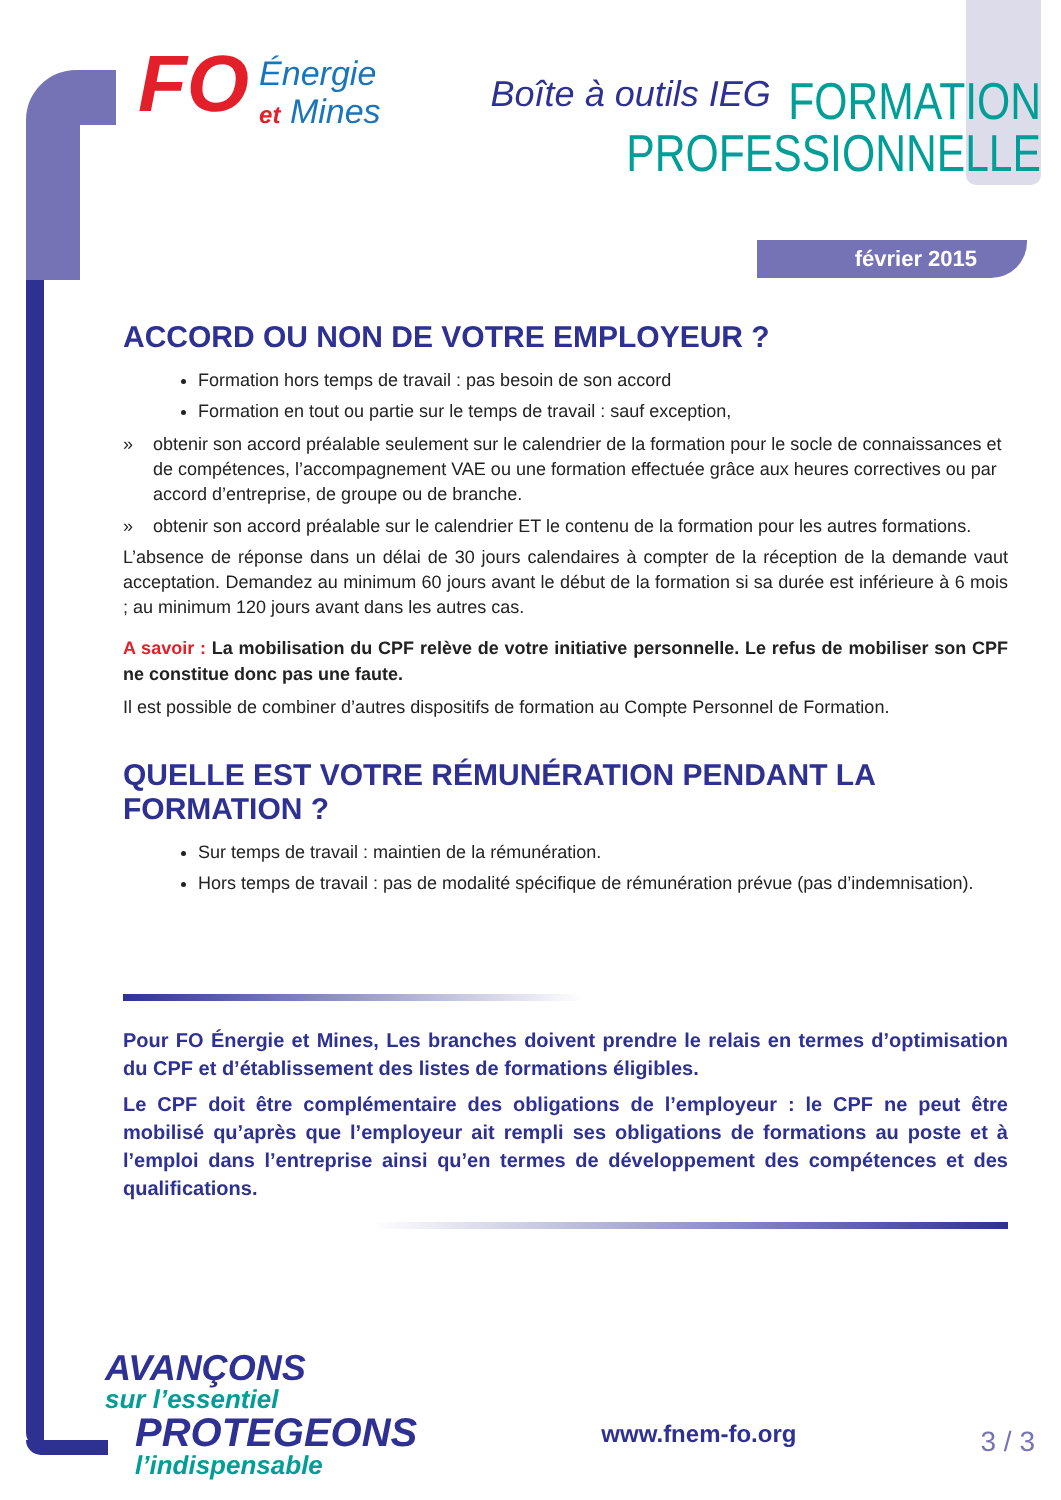FO Énergie
et Mines Boîte à outils IEG
FORMATION
PROFESSIONNELLE
février 2015
ACCORD OU NON DE VOTRE EMPLOYEUR ?
Formation hors temps de travail : pas besoin de son accord
Formation en tout ou partie sur le temps de travail : sauf exception,
» obtenir son accord préalable seulement sur le calendrier de la formation pour le socle de connaissances et de compétences, l’accompagnement VAE ou une formation effectuée grâce aux heures correctives ou par accord d’entreprise, de groupe ou de branche.
» obtenir son accord préalable sur le calendrier ET le contenu de la formation pour les autres formations.
L’absence de réponse dans un délai de 30 jours calendaires à compter de la réception de la demande vaut acceptation. Demandez au minimum 60 jours avant le début de la formation si sa durée est inférieure à 6 mois ; au minimum 120 jours avant dans les autres cas.
A savoir : La mobilisation du CPF relève de votre initiative personnelle. Le refus de mobiliser son CPF ne constitue donc pas une faute.
Il est possible de combiner d’autres dispositifs de formation au Compte Personnel de Formation.
QUELLE EST VOTRE RÉMUNÉRATION PENDANT LA FORMATION ?
Sur temps de travail : maintien de la rémunération.
Hors temps de travail : pas de modalité spécifique de rémunération prévue (pas d’indemnisation).
Pour FO Énergie et Mines, Les branches doivent prendre le relais en termes d’optimisation du CPF et d’établissement des listes de formations éligibles.
Le CPF doit être complémentaire des obligations de l’employeur : le CPF ne peut être mobilisé qu’après que l’employeur ait rempli ses obligations de formations au poste et à l’emploi dans l’entreprise ainsi qu’en termes de développement des compétences et des qualifications.
AVANÇONS
sur l’essentiel
PROTEGEONS
l’indispensable
www.fnem-fo.org
3 / 3